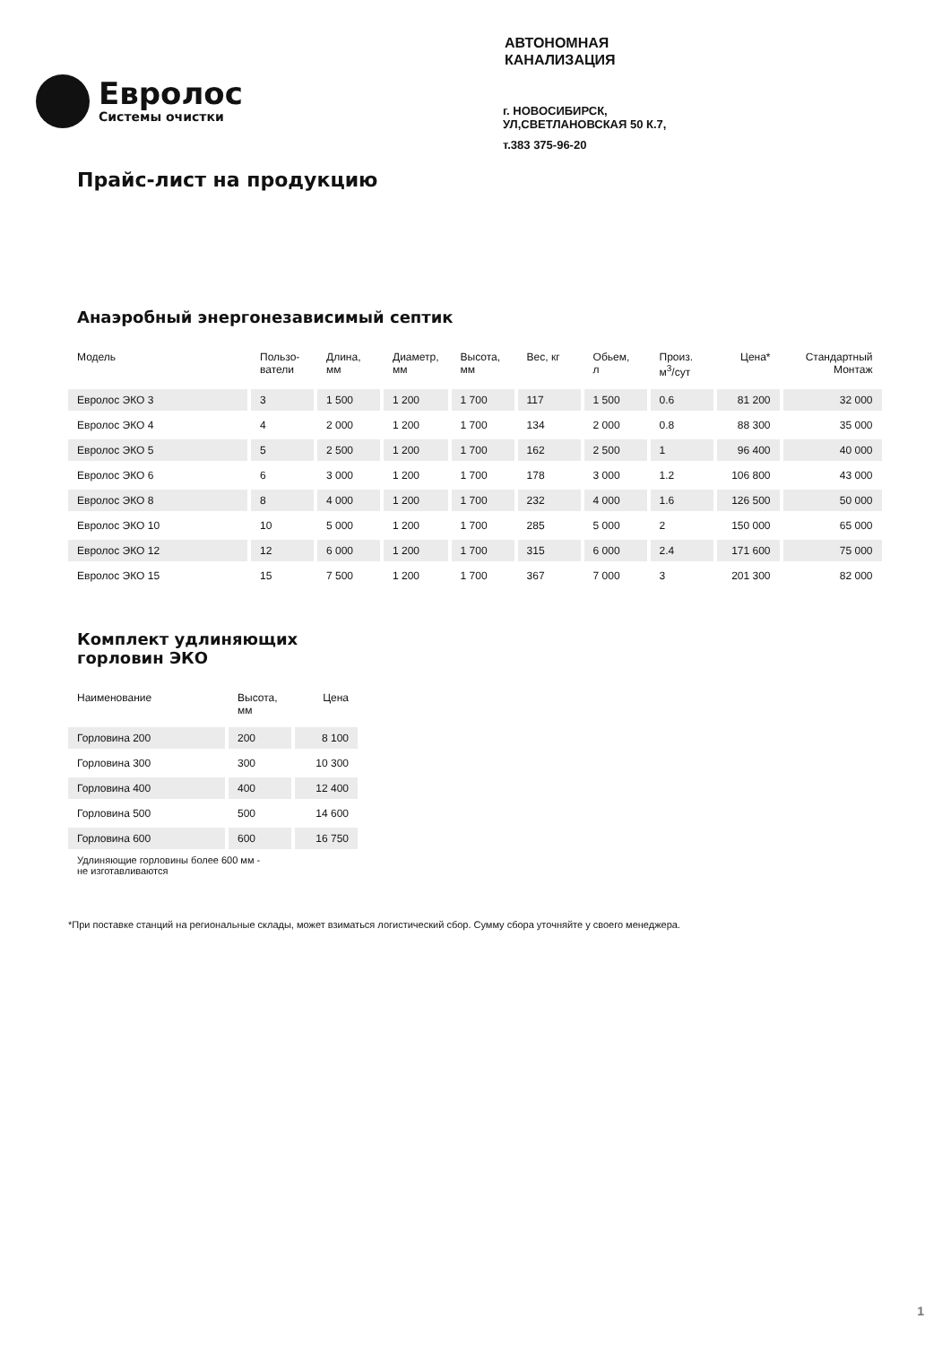Евролос
Системы очистки
АВТОНОМНАЯ
КАНАЛИЗАЦИЯ
г. НОВОСИБИРСК,
УЛ,СВЕТЛАНОВСКАЯ 50 К.7,
т.383 375-96-20
Прайс-лист на продукцию
Анаэробный энергонезависимый септик
| Модель | Пользо- ватели | Длина, мм | Диаметр, мм | Высота, мм | Вес, кг | Обьем, л | Произ. м<sup>3</sup>/сут | Цена* | Стандартный Монтаж |
| --- | --- | --- | --- | --- | --- | --- | --- | --- | --- |
| Евролос ЭКО 3 | 3 | 1 500 | 1 200 | 1 700 | 117 | 1 500 | 0.6 | 81 200 | 32 000 |
| Евролос ЭКО 4 | 4 | 2 000 | 1 200 | 1 700 | 134 | 2 000 | 0.8 | 88 300 | 35 000 |
| Евролос ЭКО 5 | 5 | 2 500 | 1 200 | 1 700 | 162 | 2 500 | 1 | 96 400 | 40 000 |
| Евролос ЭКО 6 | 6 | 3 000 | 1 200 | 1 700 | 178 | 3 000 | 1.2 | 106 800 | 43 000 |
| Евролос ЭКО 8 | 8 | 4 000 | 1 200 | 1 700 | 232 | 4 000 | 1.6 | 126 500 | 50 000 |
| Евролос ЭКО 10 | 10 | 5 000 | 1 200 | 1 700 | 285 | 5 000 | 2 | 150 000 | 65 000 |
| Евролос ЭКО 12 | 12 | 6 000 | 1 200 | 1 700 | 315 | 6 000 | 2.4 | 171 600 | 75 000 |
| Евролос ЭКО 15 | 15 | 7 500 | 1 200 | 1 700 | 367 | 7 000 | 3 | 201 300 | 82 000 |
Комплект удлиняющих
горловин ЭКО
| Наименование | Высота, мм | Цена |
| --- | --- | --- |
| Горловина 200 | 200 | 8 100 |
| Горловина 300 | 300 | 10 300 |
| Горловина 400 | 400 | 12 400 |
| Горловина 500 | 500 | 14 600 |
| Горловина 600 | 600 | 16 750 |
Удлиняющие горловины более 600 мм -
не изготавливаются
*При поставке станций на региональные склады, может взиматься логистический сбор. Сумму сбора уточняйте у своего менеджера.
1